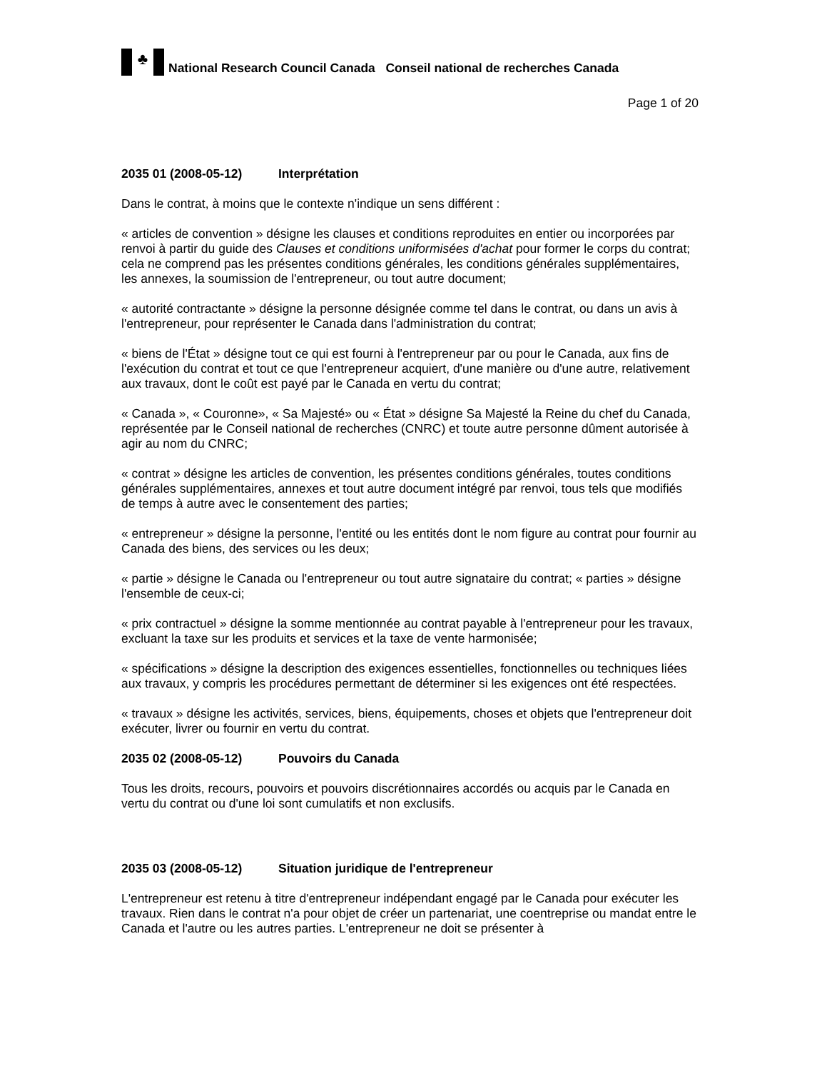♣
National Research Council Canada Conseil national de recherches Canada
Page 1 of 20
2035 01 (2008-05-12) Interprétation
Dans le contrat, à moins que le contexte n'indique un sens différent :
« articles de convention » désigne les clauses et conditions reproduites en entier ou incorporées par renvoi à partir du guide des Clauses et conditions uniformisées d'achat pour former le corps du contrat; cela ne comprend pas les présentes conditions générales, les conditions générales supplémentaires, les annexes, la soumission de l'entrepreneur, ou tout autre document;
« autorité contractante » désigne la personne désignée comme tel dans le contrat, ou dans un avis à l'entrepreneur, pour représenter le Canada dans l'administration du contrat;
« biens de l'État » désigne tout ce qui est fourni à l'entrepreneur par ou pour le Canada, aux fins de l'exécution du contrat et tout ce que l'entrepreneur acquiert, d'une manière ou d'une autre, relativement aux travaux, dont le coût est payé par le Canada en vertu du contrat;
« Canada », « Couronne», « Sa Majesté» ou « État » désigne Sa Majesté la Reine du chef du Canada, représentée par le Conseil national de recherches (CNRC) et toute autre personne dûment autorisée à agir au nom du CNRC;
« contrat » désigne les articles de convention, les présentes conditions générales, toutes conditions générales supplémentaires, annexes et tout autre document intégré par renvoi, tous tels que modifiés de temps à autre avec le consentement des parties;
« entrepreneur » désigne la personne, l'entité ou les entités dont le nom figure au contrat pour fournir au Canada des biens, des services ou les deux;
« partie » désigne le Canada ou l'entrepreneur ou tout autre signataire du contrat; « parties » désigne l'ensemble de ceux-ci;
« prix contractuel » désigne la somme mentionnée au contrat payable à l'entrepreneur pour les travaux, excluant la taxe sur les produits et services et la taxe de vente harmonisée;
« spécifications » désigne la description des exigences essentielles, fonctionnelles ou techniques liées aux travaux, y compris les procédures permettant de déterminer si les exigences ont été respectées.
« travaux » désigne les activités, services, biens, équipements, choses et objets que l'entrepreneur doit exécuter, livrer ou fournir en vertu du contrat.
2035 02 (2008-05-12) Pouvoirs du Canada
Tous les droits, recours, pouvoirs et pouvoirs discrétionnaires accordés ou acquis par le Canada en vertu du contrat ou d'une loi sont cumulatifs et non exclusifs.
2035 03 (2008-05-12) Situation juridique de l'entrepreneur
L'entrepreneur est retenu à titre d'entrepreneur indépendant engagé par le Canada pour exécuter les travaux. Rien dans le contrat n'a pour objet de créer un partenariat, une coentreprise ou mandat entre le Canada et l'autre ou les autres parties. L'entrepreneur ne doit se présenter à